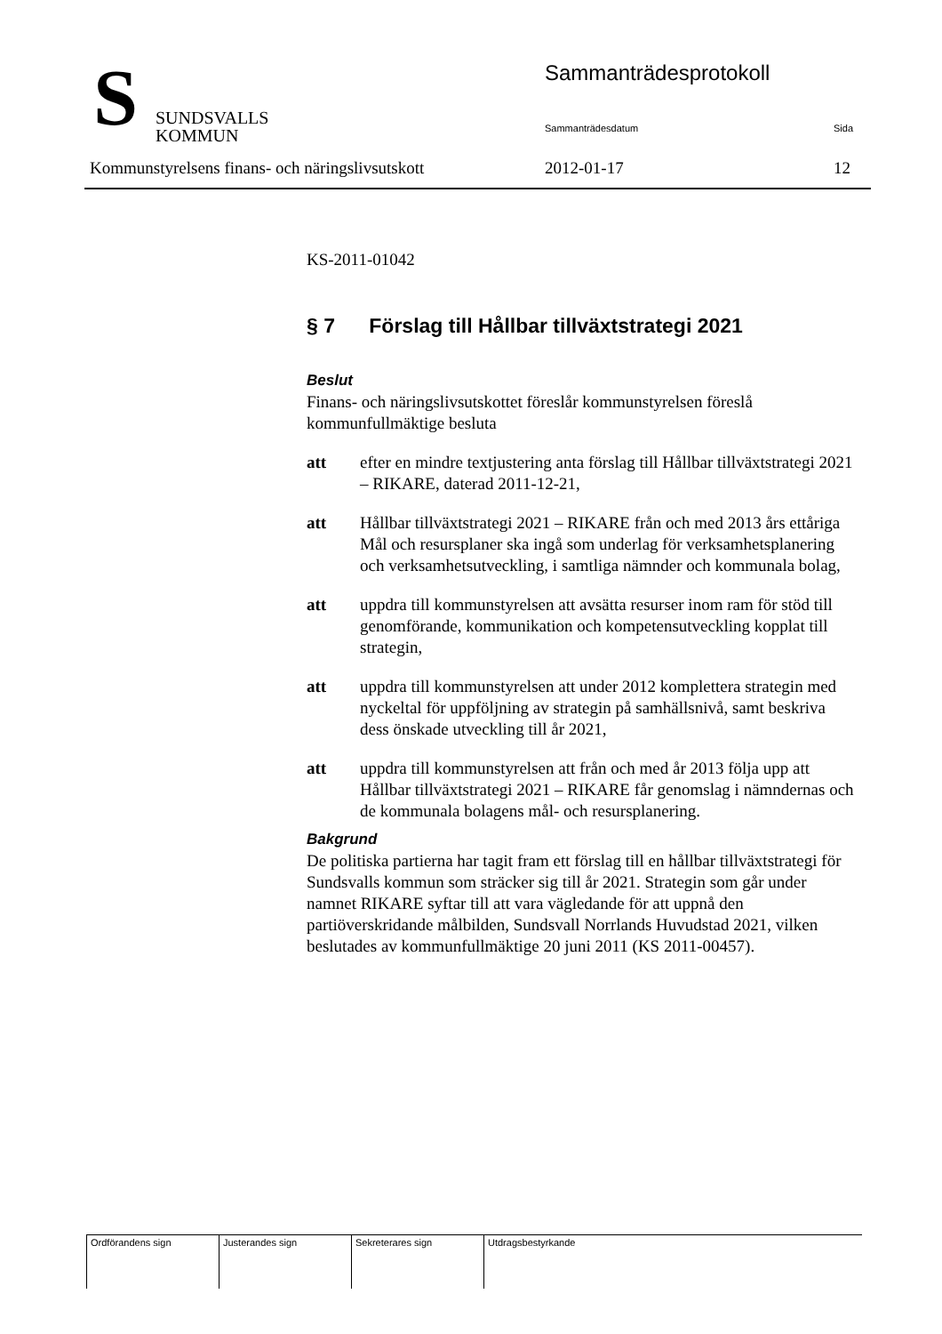S
SUNDSVALLS
KOMMUN
Sammanträdesprotokoll
Sammanträdesdatum Sida
Kommunstyrelsens finans- och näringslivsutskott
2012-01-17 12
KS-2011-01042
§ 7 Förslag till Hållbar tillväxtstrategi 2021
Beslut
Finans- och näringslivsutskottet föreslår kommunstyrelsen föreslå kommunfullmäktige besluta
att efter en mindre textjustering anta förslag till Hållbar tillväxtstrategi 2021 – RIKARE, daterad 2011-12-21,
att Hållbar tillväxtstrategi 2021 – RIKARE från och med 2013 års ettåriga Mål och resursplaner ska ingå som underlag för verksamhetsplanering och verksamhetsutveckling, i samtliga nämnder och kommunala bolag,
att uppdra till kommunstyrelsen att avsätta resurser inom ram för stöd till genomförande, kommunikation och kompetensutveckling kopplat till strategin,
att uppdra till kommunstyrelsen att under 2012 komplettera strategin med nyckeltal för uppföljning av strategin på samhällsnivå, samt beskriva dess önskade utveckling till år 2021,
att uppdra till kommunstyrelsen att från och med år 2013 följa upp att Hållbar tillväxtstrategi 2021 – RIKARE får genomslag i nämndernas och de kommunala bolagens mål- och resursplanering.
Bakgrund
De politiska partierna har tagit fram ett förslag till en hållbar tillväxtstrategi för Sundsvalls kommun som sträcker sig till år 2021. Strategin som går under namnet RIKARE syftar till att vara vägledande för att uppnå den partiöverskridande målbilden, Sundsvall Norrlands Huvudstad 2021, vilken beslutades av kommunfullmäktige 20 juni 2011 (KS 2011-00457).
| Ordförandens sign | Justerandes sign | Sekreterares sign | Utdragsbestyrkande |